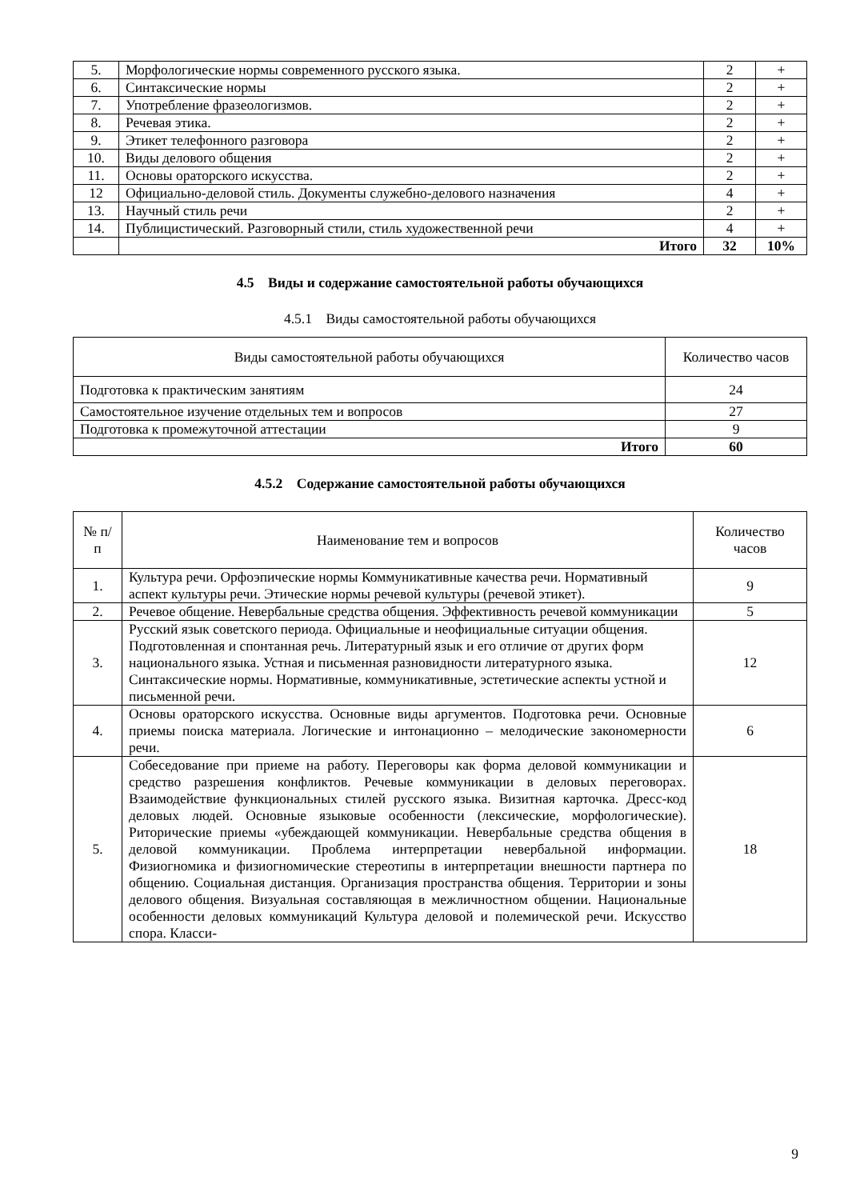| 5. | Морфологические нормы современного русского языка. | 2 | + |
| 6. | Синтаксические нормы | 2 | + |
| 7. | Употребление фразеологизмов. | 2 | + |
| 8. | Речевая этика. | 2 | + |
| 9. | Этикет телефонного разговора | 2 | + |
| 10. | Виды делового общения | 2 | + |
| 11. | Основы ораторского искусства. | 2 | + |
| 12 | Официально-деловой стиль. Документы служебно-делового назначения | 4 | + |
| 13. | Научный стиль речи | 2 | + |
| 14. | Публицистический. Разговорный стили, стиль художественной речи | 4 | + |
| | Итого | 32 | 10% |
4.5 Виды и содержание самостоятельной работы обучающихся
4.5.1 Виды самостоятельной работы обучающихся
| Виды самостоятельной работы обучающихся | Количество часов |
| --- | --- |
| Подготовка к практическим занятиям | 24 |
| Самостоятельное изучение отдельных тем и вопросов | 27 |
| Подготовка к промежуточной аттестации | 9 |
| Итого | 60 |
4.5.2 Содержание самостоятельной работы обучающихся
| № п/п | Наименование тем и вопросов | Количество часов |
| --- | --- | --- |
| 1. | Культура речи. Орфоэпические нормы Коммуникативные качества речи. Нормативный аспект культуры речи. Этические нормы речевой культуры (речевой этикет). | 9 |
| 2. | Речевое общение. Невербальные средства общения. Эффективность речевой коммуникации | 5 |
| 3. | Русский язык советского периода. Официальные и неофициальные ситуации общения. Подготовленная и спонтанная речь. Литературный язык и его отличие от других форм национального языка. Устная и письменная разновидности литературного языка. Синтаксические нормы. Нормативные, коммуникативные, эстетические аспекты устной и письменной речи. | 12 |
| 4. | Основы ораторского искусства. Основные виды аргументов. Подготовка речи. Основные приемы поиска материала. Логические и интонационно – мелодические закономерности речи. | 6 |
| 5. | Собеседование при приеме на работу. Переговоры как форма деловой коммуникации и средство разрешения конфликтов. Речевые коммуникации в деловых переговорах. Взаимодействие функциональных стилей русского языка. Визитная карточка. Дресс-код деловых людей. Основные языковые особенности (лексические, морфологические). Риторические приемы «убеждающей коммуникации. Невербальные средства общения в деловой коммуникации. Проблема интерпретации невербальной информации. Физиогномика и физиогномические стереотипы в интерпретации внешности партнера по общению. Социальная дистанция. Организация пространства общения. Территории и зоны делового общения. Визуальная составляющая в межличностном общении. Национальные особенности деловых коммуникаций Культура деловой и полемической речи. Искусство спора. Класси- | 18 |
9